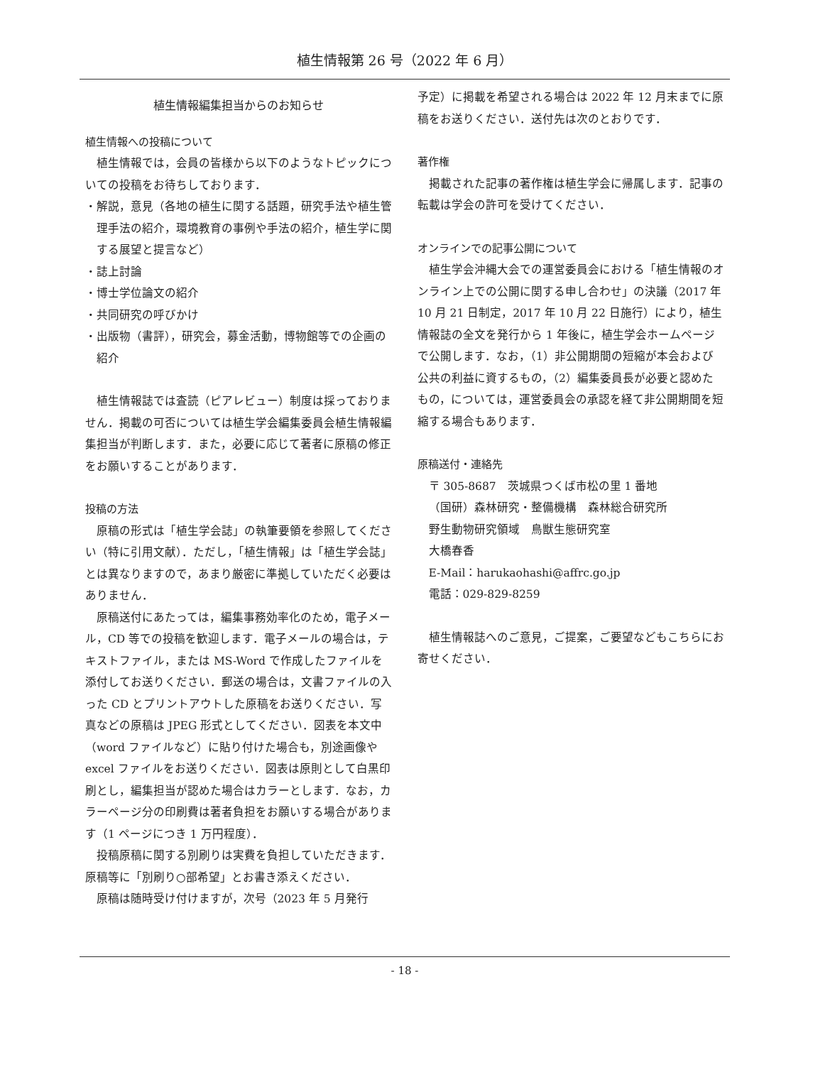植生情報第 26 号（2022 年 6 月）
植生情報編集担当からのお知らせ
植生情報への投稿について
植生情報では，会員の皆様から以下のようなトピックについての投稿をお待ちしております．
・解説，意見（各地の植生に関する話題，研究手法や植生管理手法の紹介，環境教育の事例や手法の紹介，植生学に関する展望と提言など）
・誌上討論
・博士学位論文の紹介
・共同研究の呼びかけ
・出版物（書評），研究会，募金活動，博物館等での企画の紹介
植生情報誌では査読（ピアレビュー）制度は採っておりません．掲載の可否については植生学会編集委員会植生情報編集担当が判断します．また，必要に応じて著者に原稿の修正をお願いすることがあります．
投稿の方法
原稿の形式は「植生学会誌」の執筆要領を参照してください（特に引用文献）．ただし，「植生情報」は「植生学会誌」とは異なりますので，あまり厳密に準拠していただく必要はありません．
原稿送付にあたっては，編集事務効率化のため，電子メール，CD 等での投稿を歓迎します．電子メールの場合は，テキストファイル，または MS-Word で作成したファイルを添付してお送りください．郵送の場合は，文書ファイルの入った CD とプリントアウトした原稿をお送りください．写真などの原稿は JPEG 形式としてください．図表を本文中（word ファイルなど）に貼り付けた場合も，別途画像や excel ファイルをお送りください．図表は原則として白黒印刷とし，編集担当が認めた場合はカラーとします．なお，カラーページ分の印刷費は著者負担をお願いする場合があります（1 ページにつき 1 万円程度）．
投稿原稿に関する別刷りは実費を負担していただきます．原稿等に「別刷り○部希望」とお書き添えください．
原稿は随時受け付けますが，次号（2023 年 5 月発行
予定）に掲載を希望される場合は 2022 年 12 月末までに原稿をお送りください．送付先は次のとおりです．
著作権
掲載された記事の著作権は植生学会に帰属します．記事の転載は学会の許可を受けてください．
オンラインでの記事公開について
植生学会沖縄大会での運営委員会における「植生情報のオンライン上での公開に関する申し合わせ」の決議（2017 年 10 月 21 日制定，2017 年 10 月 22 日施行）により，植生情報誌の全文を発行から 1 年後に，植生学会ホームページで公開します．なお，（1）非公開期間の短縮が本会および公共の利益に資するもの，（2）編集委員長が必要と認めたもの，については，運営委員会の承認を経て非公開期間を短縮する場合もあります．
原稿送付・連絡先
〒 305-8687　茨城県つくば市松の里 1 番地
（国研）森林研究・整備機構　森林総合研究所
野生動物研究領域　鳥獣生態研究室
大橋春香
E-Mail：harukaohashi@affrc.go.jp
電話：029-829-8259
植生情報誌へのご意見，ご提案，ご要望などもこちらにお寄せください．
- 18 -